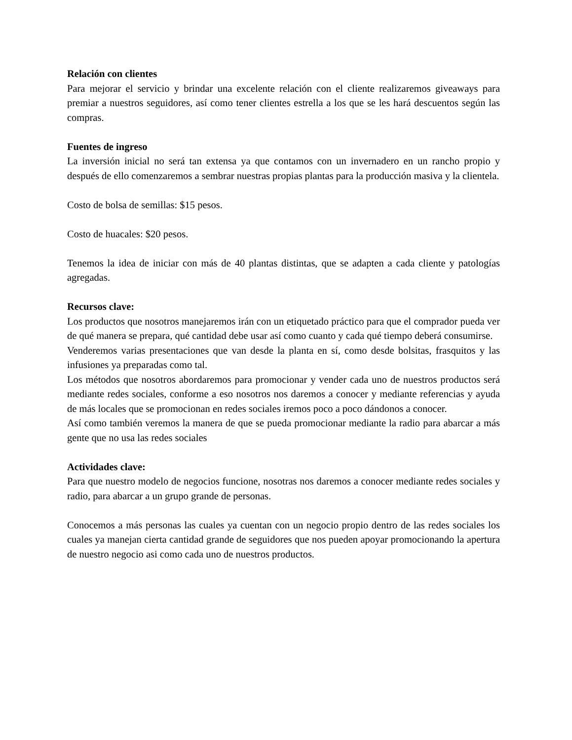Relación con clientes
Para mejorar el servicio y brindar una excelente relación con el cliente realizaremos giveaways para premiar a nuestros seguidores, así como tener clientes estrella a los que se les hará descuentos según las compras.
Fuentes de ingreso
La inversión inicial no será tan extensa ya que contamos con un invernadero en un rancho propio y después de ello comenzaremos a sembrar nuestras propias plantas para la producción masiva y la clientela.
Costo de bolsa de semillas: $15 pesos.
Costo de huacales: $20 pesos.
Tenemos la idea de iniciar con más de 40 plantas distintas, que se adapten a cada cliente y patologías agregadas.
Recursos clave:
Los productos que nosotros manejaremos irán con un etiquetado práctico para que el comprador pueda ver de qué manera se prepara, qué cantidad debe usar así como cuanto y cada qué tiempo deberá consumirse.
Venderemos varias presentaciones que van desde la planta en sí, como desde bolsitas, frasquitos y las infusiones ya preparadas como tal.
Los métodos que nosotros abordaremos para promocionar y vender cada uno de nuestros productos será mediante redes sociales, conforme a eso nosotros nos daremos a conocer y mediante referencias y ayuda de más locales que se promocionan en redes sociales iremos poco a poco dándonos a conocer.
Así como también veremos la manera de que se pueda promocionar mediante la radio para abarcar a más gente que no usa las redes sociales
Actividades clave:
Para que nuestro modelo de negocios funcione, nosotras nos daremos a conocer mediante redes sociales y radio, para abarcar a un grupo grande de personas.
Conocemos a más personas las cuales ya cuentan con un negocio propio dentro de las redes sociales los cuales ya manejan cierta cantidad grande de seguidores que nos pueden apoyar promocionando la apertura de nuestro negocio asi como cada uno de nuestros productos.